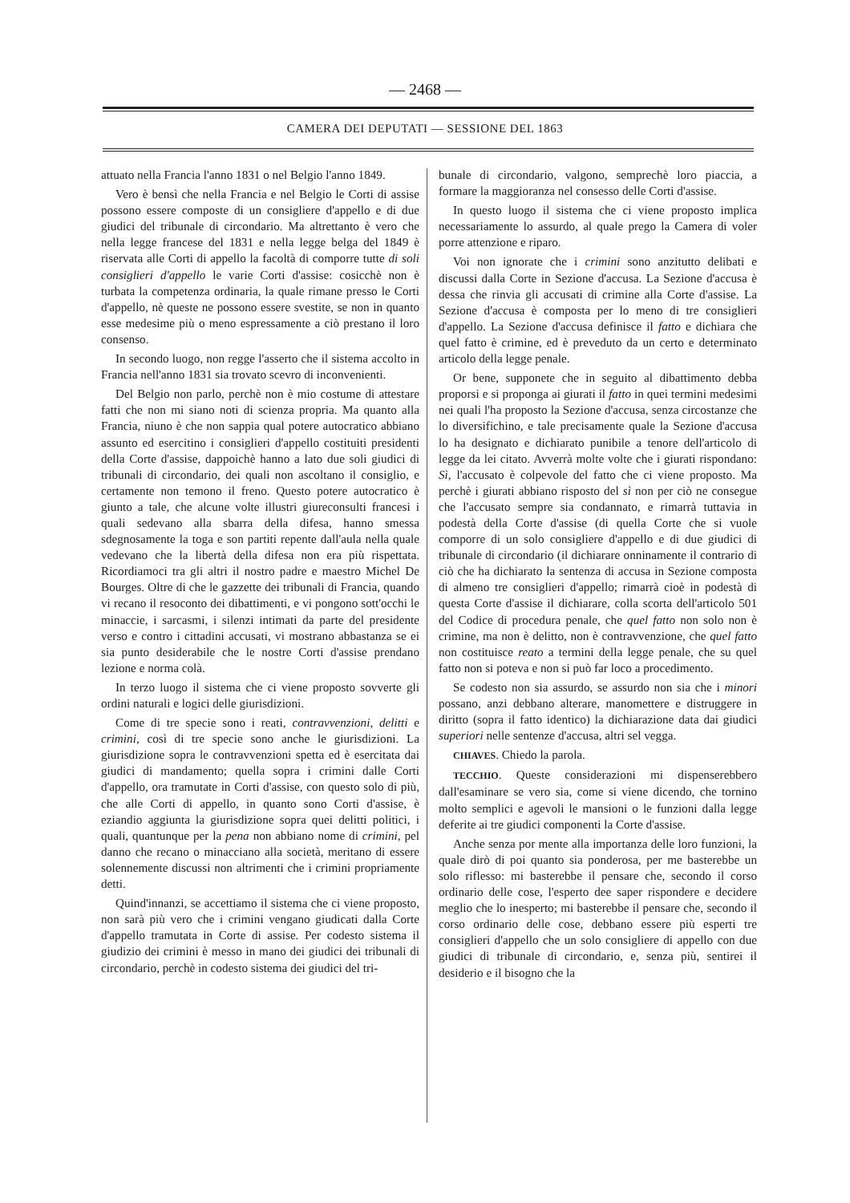— 2468 —
CAMERA DEI DEPUTATI — SESSIONE DEL 1863
attuato nella Francia l'anno 1831 o nel Belgio l'anno 1849.
Vero è bensì che nella Francia e nel Belgio le Corti di assise possono essere composte di un consigliere d'appello e di due giudici del tribunale di circondario. Ma altrettanto è vero che nella legge francese del 1831 e nella legge belga del 1849 è riservata alle Corti di appello la facoltà di comporre tutte di soli consiglieri d'appello le varie Corti d'assise: cosicchè non è turbata la competenza ordinaria, la quale rimane presso le Corti d'appello, nè queste ne possono essere svestite, se non in quanto esse medesime più o meno espressamente a ciò prestano il loro consenso.
In secondo luogo, non regge l'asserto che il sistema accolto in Francia nell'anno 1831 sia trovato scevro di inconvenienti.
Del Belgio non parlo, perchè non è mio costume di attestare fatti che non mi siano noti di scienza propria. Ma quanto alla Francia, niuno è che non sappia qual potere autocratico abbiano assunto ed esercitino i consiglieri d'appello costituiti presidenti della Corte d'assise, dappoichè hanno a lato due soli giudici di tribunali di circondario, dei quali non ascoltano il consiglio, e certamente non temono il freno. Questo potere autocratico è giunto a tale, che alcune volte illustri giureconsulti francesi i quali sedevano alla sbarra della difesa, hanno smessa sdegnosamente la toga e son partiti repente dall'aula nella quale vedevano che la libertà della difesa non era più rispettata. Ricordiamoci tra gli altri il nostro padre e maestro Michel De Bourges. Oltre di che le gazzette dei tribunali di Francia, quando vi recano il resoconto dei dibattimenti, e vi pongono sott'occhi le minaccie, i sarcasmi, i silenzi intimati da parte del presidente verso e contro i cittadini accusati, vi mostrano abbastanza se ei sia punto desiderabile che le nostre Corti d'assise prendano lezione e norma colà.
In terzo luogo il sistema che ci viene proposto sovverte gli ordini naturali e logici delle giurisdizioni.
Come di tre specie sono i reati, contravvenzioni, delitti e crimini, così di tre specie sono anche le giurisdizioni. La giurisdizione sopra le contravvenzioni spetta ed è esercitata dai giudici di mandamento; quella sopra i crimini dalle Corti d'appello, ora tramutate in Corti d'assise, con questo solo di più, che alle Corti di appello, in quanto sono Corti d'assise, è eziandio aggiunta la giurisdizione sopra quei delitti politici, i quali, quantunque per la pena non abbiano nome di crimini, pel danno che recano o minacciano alla società, meritano di essere solennemente discussi non altrimenti che i crimini propriamente detti.
Quind'innanzi, se accettiamo il sistema che ci viene proposto, non sarà più vero che i crimini vengano giudicati dalla Corte d'appello tramutata in Corte di assise. Per codesto sistema il giudizio dei crimini è messo in mano dei giudici dei tribunali di circondario, perchè in codesto sistema dei giudici del tri-
bunale di circondario, valgono, semprechè loro piaccia, a formare la maggioranza nel consesso delle Corti d'assise.
In questo luogo il sistema che ci viene proposto implica necessariamente lo assurdo, al quale prego la Camera di voler porre attenzione e riparo.
Voi non ignorate che i crimini sono anzitutto delibati e discussi dalla Corte in Sezione d'accusa. La Sezione d'accusa è dessa che rinvia gli accusati di crimine alla Corte d'assise. La Sezione d'accusa è composta per lo meno di tre consiglieri d'appello. La Sezione d'accusa definisce il fatto e dichiara che quel fatto è crimine, ed è preveduto da un certo e determinato articolo della legge penale.
Or bene, supponete che in seguito al dibattimento debba proporsi e si proponga ai giurati il fatto in quei termini medesimi nei quali l'ha proposto la Sezione d'accusa, senza circostanze che lo diversifichino, e tale precisamente quale la Sezione d'accusa lo ha designato e dichiarato punibile a tenore dell'articolo di legge da lei citato. Avverrà molte volte che i giurati rispondano: Sì, l'accusato è colpevole del fatto che ci viene proposto. Ma perchè i giurati abbiano risposto del sì non per ciò ne consegue che l'accusato sempre sia condannato, e rimarrà tuttavia in podestà della Corte d'assise (di quella Corte che si vuole comporre di un solo consigliere d'appello e di due giudici di tribunale di circondario (il dichiarare onninamente il contrario di ciò che ha dichiarato la sentenza di accusa in Sezione composta di almeno tre consiglieri d'appello; rimarrà cioè in podestà di questa Corte d'assise il dichiarare, colla scorta dell'articolo 501 del Codice di procedura penale, che quel fatto non solo non è crimine, ma non è delitto, non è contravvenzione, che quel fatto non costituisce reato a termini della legge penale, che su quel fatto non si poteva e non si può far loco a procedimento.
Se codesto non sia assurdo, se assurdo non sia che i minori possano, anzi debbano alterare, manomettere e distruggere in diritto (sopra il fatto identico) la dichiarazione data dai giudici superiori nelle sentenze d'accusa, altri sel vegga.
CHIAVES. Chiedo la parola.
TECCHIO. Queste considerazioni mi dispenserebbero dall'esaminare se vero sia, come si viene dicendo, che tornino molto semplici e agevoli le mansioni o le funzioni dalla legge deferite ai tre giudici componenti la Corte d'assise.
Anche senza por mente alla importanza delle loro funzioni, la quale dirò di poi quanto sia ponderosa, per me basterebbe un solo riflesso: mi basterebbe il pensare che, secondo il corso ordinario delle cose, l'esperto dee saper rispondere e decidere meglio che lo inesperto; mi basterebbe il pensare che, secondo il corso ordinario delle cose, debbano essere più esperti tre consiglieri d'appello che un solo consigliere di appello con due giudici di tribunale di circondario, e, senza più, sentirei il desiderio e il bisogno che la